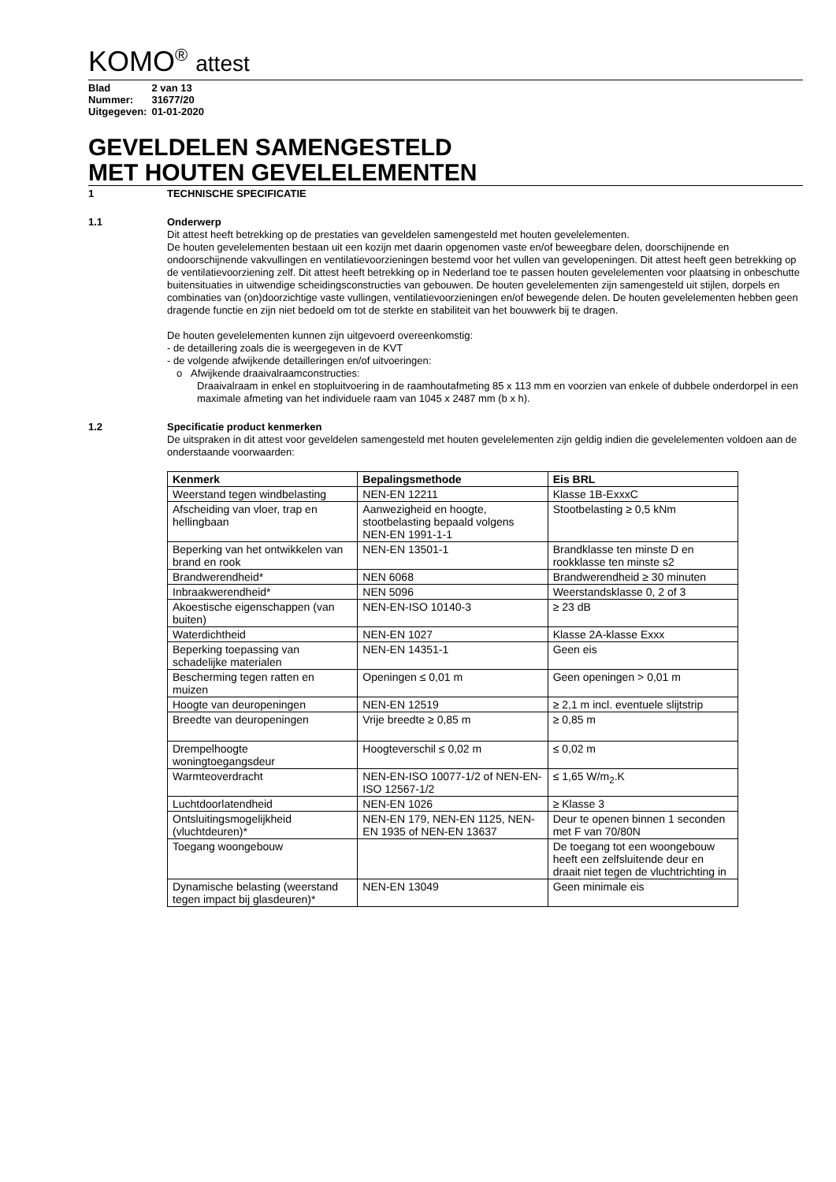KOMO<sup>®</sup> attest
| Blad | 2 van 13 |
| Nummer: | 31677/20 |
| Uitgegeven: | 01-01-2020 |
GEVELDELEN SAMENGESTELD
MET HOUTEN GEVELELEMENTEN
1 TECHNISCHE SPECIFICATIE
1.1 Onderwerp
Dit attest heeft betrekking op de prestaties van geveldelen samengesteld met houten gevelelementen.
De houten gevelelementen bestaan uit een kozijn met daarin opgenomen vaste en/of beweegbare delen, doorschijnende en ondoorschijnende vakvullingen en ventilatievoorzieningen bestemd voor het vullen van gevelopeningen. Dit attest heeft geen betrekking op de ventilatievoorziening zelf. Dit attest heeft betrekking op in Nederland toe te passen houten gevelelementen voor plaatsing in onbeschutte buitensituaties in uitwendige scheidingsconstructies van gebouwen. De houten gevelelementen zijn samengesteld uit stijlen, dorpels en combinaties van (on)doorzichtige vaste vullingen, ventilatievoorzieningen en/of bewegende delen. De houten gevelelementen hebben geen dragende functie en zijn niet bedoeld om tot de sterkte en stabiliteit van het bouwwerk bij te dragen.
De houten gevelelementen kunnen zijn uitgevoerd overeenkomstig:
- de detaillering zoals die is weergegeven in de KVT
- de volgende afwijkende detailleringen en/of uitvoeringen:
o Afwijkende draaivalraamconstructies:
Draaivalraam in enkel en stopluitvoering in de raamhoutafmeting 85 x 113 mm en voorzien van enkele of dubbele onderdorpel in een maximale afmeting van het individuele raam van 1045 x 2487 mm (b x h).
1.2 Specificatie product kenmerken
De uitspraken in dit attest voor geveldelen samengesteld met houten gevelelementen zijn geldig indien die gevelelementen voldoen aan de onderstaande voorwaarden:
| Kenmerk | Bepalingsmethode | Eis BRL |
| --- | --- | --- |
| Weerstand tegen windbelasting | NEN-EN 12211 | Klasse 1B-ExxxC |
| Afscheiding van vloer, trap en hellingbaan | Aanwezigheid en hoogte, stootbelasting bepaald volgens NEN-EN 1991-1-1 | Stootbelasting ≥ 0,5 kNm |
| Beperking van het ontwikkelen van brand en rook | NEN-EN 13501-1 | Brandklasse ten minste D en rookklasse ten minste s2 |
| Brandwerendheid* | NEN 6068 | Brandwerendheid ≥ 30 minuten |
| Inbraakwerendheid* | NEN 5096 | Weerstandsklasse 0, 2 of 3 |
| Akoestische eigenschappen (van buiten) | NEN-EN-ISO 10140-3 | ≥ 23 dB |
| Waterdichtheid | NEN-EN 1027 | Klasse 2A-klasse Exxx |
| Beperking toepassing van schadelijke materialen | NEN-EN 14351-1 | Geen eis |
| Bescherming tegen ratten en muizen | Openingen ≤ 0,01 m | Geen openingen > 0,01 m |
| Hoogte van deuropeningen | NEN-EN 12519 | ≥ 2,1 m incl. eventuele slijtstrip |
| Breedte van deuropeningen | Vrije breedte ≥ 0,85 m | ≥ 0,85 m |
| Drempelhoogte woningtoegangsdeur | Hoogteverschil ≤ 0,02 m | ≤ 0,02 m |
| Warmteoverdracht | NEN-EN-ISO 10077-1/2 of NEN-EN-ISO 12567-1/2 | ≤ 1,65 W/m<sub>2</sub>.K |
| Luchtdoorlatendheid | NEN-EN 1026 | ≥ Klasse 3 |
| Ontsluitingsmogelijkheid (vluchtdeuren)* | NEN-EN 179, NEN-EN 1125, NEN-EN 1935 of NEN-EN 13637 | Deur te openen binnen 1 seconden met F van 70/80N |
| Toegang woongebouw | | De toegang tot een woongebouw heeft een zelfsluitende deur en draait niet tegen de vluchtrichting in |
| Dynamische belasting (weerstand tegen impact bij glasdeuren)* | NEN-EN 13049 | Geen minimale eis |